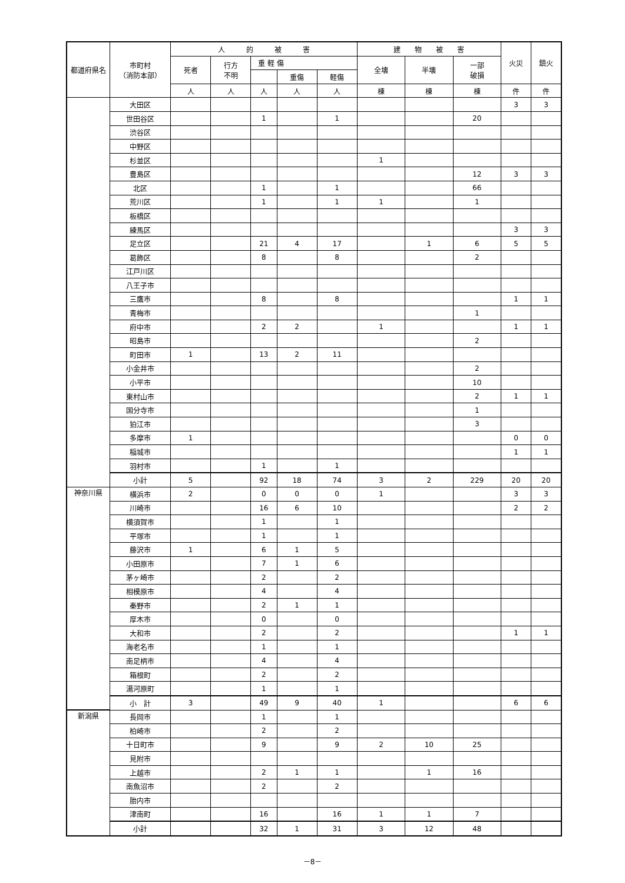| 都道府県名 | 市町村 （消防本部） | 人 的 被 害 | | | | | 建 物 被 害 | | | 火災 | 鎮火 |
| --- | --- | --- | --- | --- | --- | --- | --- | --- | --- | --- | --- |
| | | 死者 | 行方 不明 | 重 軽 傷 | | | 全壊 | 半壊 | 一部 破損 | | |
| | | | | | 重傷 | 軽傷 | | | | | |
| | | 人 | 人 | 人 | 人 | 人 | 棟 | 棟 | 棟 | 件 | 件 |
| | 大田区 | | | | | | | | | 3 | 3 |
| | 世田谷区 | | | 1 | | 1 | | | 20 | | |
| | 渋谷区 | | | | | | | | | | |
| | 中野区 | | | | | | | | | | |
| | 杉並区 | | | | | | 1 | | | | |
| | 豊島区 | | | | | | | | 12 | 3 | 3 |
| | 北区 | | | 1 | | 1 | | | 66 | | |
| | 荒川区 | | | 1 | | 1 | 1 | | 1 | | |
| | 板橋区 | | | | | | | | | | |
| | 練馬区 | | | | | | | | | 3 | 3 |
| | 足立区 | | | 21 | 4 | 17 | | 1 | 6 | 5 | 5 |
| | 葛飾区 | | | 8 | | 8 | | | 2 | | |
| | 江戸川区 | | | | | | | | | | |
| | 八王子市 | | | | | | | | | | |
| | 三鷹市 | | | 8 | | 8 | | | | 1 | 1 |
| | 青梅市 | | | | | | | | 1 | | |
| | 府中市 | | | 2 | 2 | | 1 | | | 1 | 1 |
| | 昭島市 | | | | | | | | 2 | | |
| | 町田市 | 1 | | 13 | 2 | 11 | | | | | |
| | 小金井市 | | | | | | | | 2 | | |
| | 小平市 | | | | | | | | 10 | | |
| | 東村山市 | | | | | | | | 2 | 1 | 1 |
| | 国分寺市 | | | | | | | | 1 | | |
| | 狛江市 | | | | | | | | 3 | | |
| | 多摩市 | 1 | | | | | | | | 0 | 0 |
| | 稲城市 | | | | | | | | | 1 | 1 |
| | 羽村市 | | | 1 | | 1 | | | | | |
| | 小計 | 5 | | 92 | 18 | 74 | 3 | 2 | 229 | 20 | 20 |
| 神奈川県 | 横浜市 | 2 | | 0 | 0 | 0 | 1 | | | 3 | 3 |
| | 川崎市 | | | 16 | 6 | 10 | | | | 2 | 2 |
| | 横須賀市 | | | 1 | | 1 | | | | | |
| | 平塚市 | | | 1 | | 1 | | | | | |
| | 藤沢市 | 1 | | 6 | 1 | 5 | | | | | |
| | 小田原市 | | | 7 | 1 | 6 | | | | | |
| | 茅ヶ崎市 | | | 2 | | 2 | | | | | |
| | 相模原市 | | | 4 | | 4 | | | | | |
| | 秦野市 | | | 2 | 1 | 1 | | | | | |
| | 厚木市 | | | 0 | | 0 | | | | | |
| | 大和市 | | | 2 | | 2 | | | | 1 | 1 |
| | 海老名市 | | | 1 | | 1 | | | | | |
| | 南足柄市 | | | 4 | | 4 | | | | | |
| | 箱根町 | | | 2 | | 2 | | | | | |
| | 湯河原町 | | | 1 | | 1 | | | | | |
| | 小 計 | 3 | | 49 | 9 | 40 | 1 | | | 6 | 6 |
| 新潟県 | 長岡市 | | | 1 | | 1 | | | | | |
| | 柏崎市 | | | 2 | | 2 | | | | | |
| | 十日町市 | | | 9 | | 9 | 2 | 10 | 25 | | |
| | 見附市 | | | | | | | | | | |
| | 上越市 | | | 2 | 1 | 1 | | 1 | 16 | | |
| | 南魚沼市 | | | 2 | | 2 | | | | | |
| | 胎内市 | | | | | | | | | | |
| | 津南町 | | | 16 | | 16 | 1 | 1 | 7 | | |
| | 小計 | | | 32 | 1 | 31 | 3 | 12 | 48 | | |
－8－